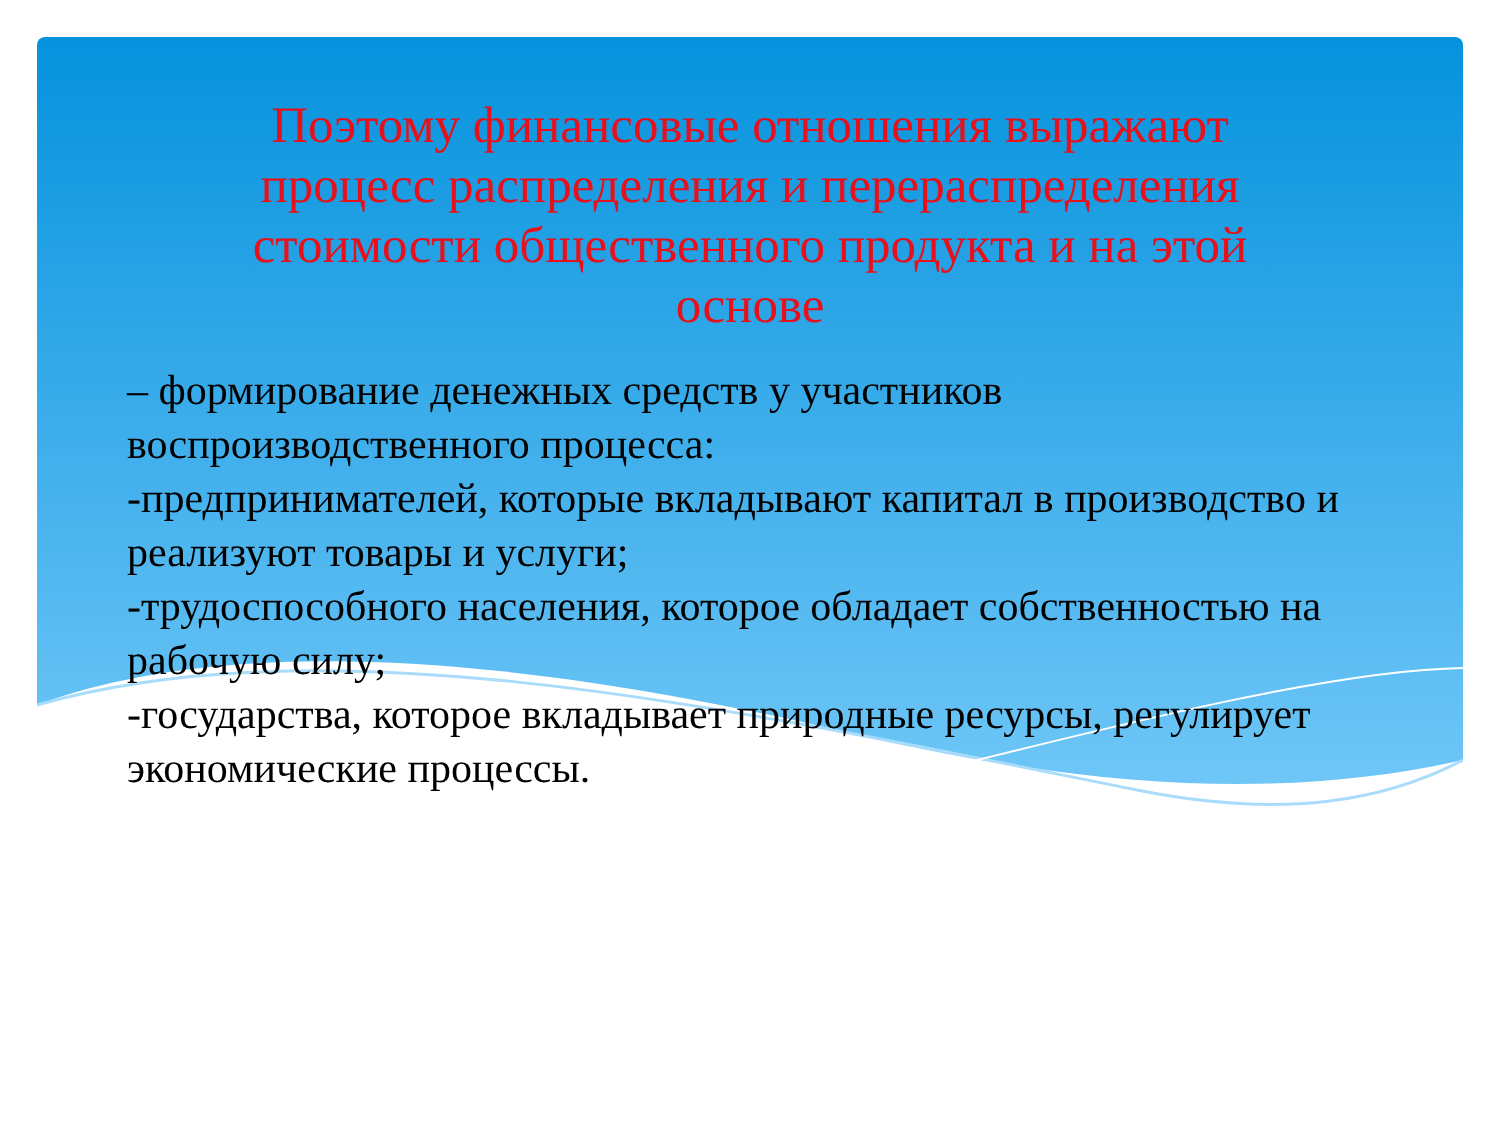Поэтому финансовые отношения выражают процесс распределения и перераспределения стоимости общественного продукта и на этой основе
– формирование денежных средств у участников воспроизводственного процесса:
-предпринимателей, которые вкладывают капитал в производство и реализуют товары и услуги;
-трудоспособного населения, которое обладает собственностью на рабочую силу;
-государства, которое вкладывает природные ресурсы, регулирует экономические процессы.